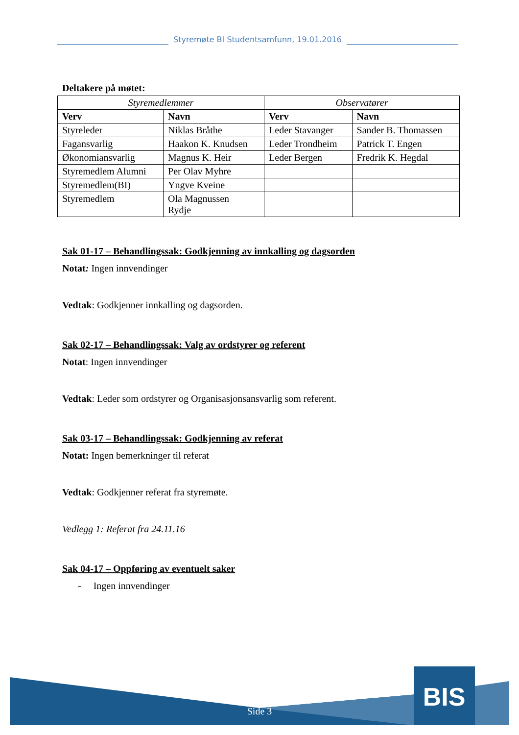Styremøte BI Studentsamfunn, 19.01.2016
Deltakere på møtet:
| Styremedlemmer | | Observatører | |
| --- | --- | --- | --- |
| Verv | Navn | Verv | Navn |
| Styreleder | Niklas Bråthe | Leder Stavanger | Sander B. Thomassen |
| Fagansvarlig | Haakon K. Knudsen | Leder Trondheim | Patrick T. Engen |
| Økonomiansvarlig | Magnus K. Heir | Leder Bergen | Fredrik K. Hegdal |
| Styremedlem Alumni | Per Olav Myhre | | |
| Styremedlem(BI) | Yngve Kveine | | |
| Styremedlem | Ola Magnussen Rydje | | |
Sak 01-17 – Behandlingssak: Godkjenning av innkalling og dagsorden
Notat: Ingen innvendinger
Vedtak: Godkjenner innkalling og dagsorden.
Sak 02-17 – Behandlingssak: Valg av ordstyrer og referent
Notat: Ingen innvendinger
Vedtak: Leder som ordstyrer og Organisasjonsansvarlig som referent.
Sak 03-17 – Behandlingssak: Godkjenning av referat
Notat: Ingen bemerkninger til referat
Vedtak: Godkjenner referat fra styremøte.
Vedlegg 1: Referat fra 24.11.16
Sak 04-17 – Oppføring av eventuelt saker
- Ingen innvendinger
BIS
Side 3